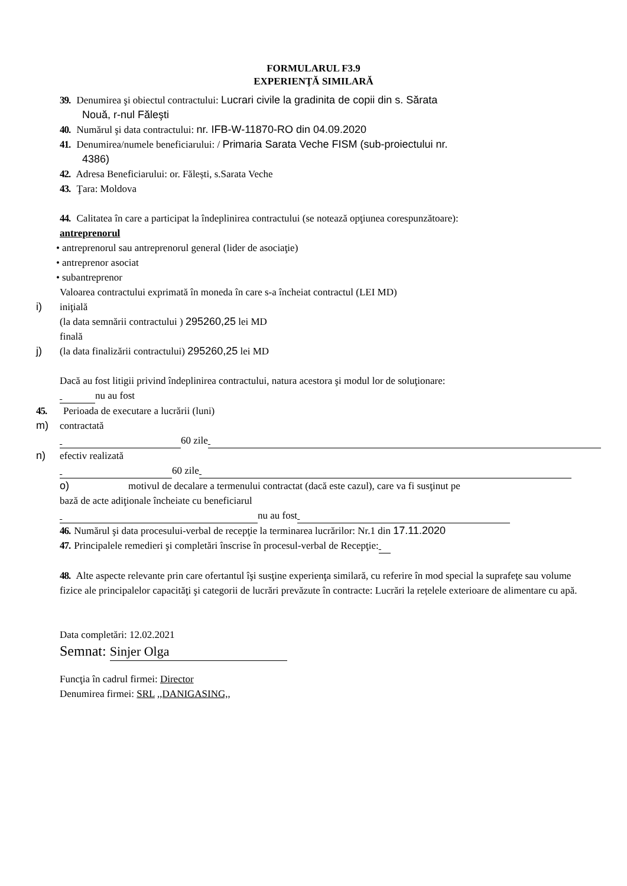FORMULARUL F3.9
EXPERIENŢĂ SIMILARĂ
39. Denumirea şi obiectul contractului: Lucrari civile la gradinita de copii din s. Sărata
Nouă, r-nul Făleşti
40. Numărul şi data contractului: nr. IFB-W-11870-RO din 04.09.2020
41. Denumirea/numele beneficiarului: / Primaria Sarata Veche FISM (sub-proiectului nr.
4386)
42. Adresa Beneficiarului: or. Fălești, s.Sarata Veche
43. Ţara: Moldova
44. Calitatea în care a participat la îndeplinirea contractului (se notează opţiunea corespunzătoare):
antreprenorul
• antreprenorul sau antreprenorul general (lider de asociaţie)
• antreprenor asociat
• subantreprenor
Valoarea contractului exprimată în moneda în care s-a încheiat contractul (LEI MD)
i) iniţială
(la data semnării contractului ) 295260,25 lei MD
finală
j) (la data finalizării contractului) 295260,25 lei MD
Dacă au fost litigii privind îndeplinirea contractului, natura acestora şi modul lor de soluţionare:
nu au fost
45. Perioada de executare a lucrării (luni)
m) contractată
60 zile
n) efectiv realizată
60 zile
o) motivul de decalare a termenului contractat (dacă este cazul), care va fi susţinut pe
bază de acte adiţionale încheiate cu beneficiarul
nu au fost
46. Numărul şi data procesului-verbal de recepţie la terminarea lucrărilor: Nr.1 din 17.11.2020
47. Principalele remedieri şi completări înscrise în procesul-verbal de Recepţie:
48. Alte aspecte relevante prin care ofertantul îşi susţine experienţa similară, cu referire în mod special la suprafeţe sau volume fizice ale principalelor capacităţi şi categorii de lucrări prevăzute în contracte: Lucrări la rețelele exterioare de alimentare cu apă.
Data completări: 12.02.2021
Semnat: Sinjer Olga
Funcţia în cadrul firmei: Director
Denumirea firmei: SRL ,,DANIGASING,,